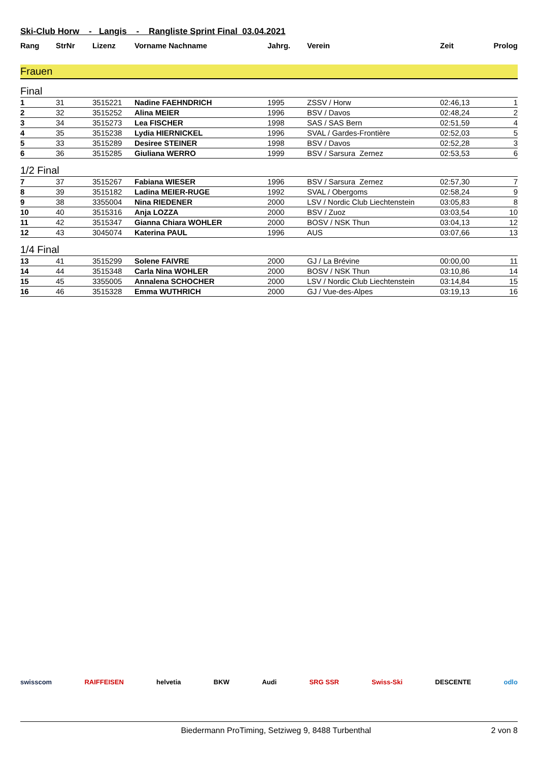Ski-Club Horw - Langis - Rangliste Sprint Final 03.04.2021
| Rang | StrNr | Lizenz | Vorname Nachname | Jahrg. | Verein | Zeit | Prolog |
| --- | --- | --- | --- | --- | --- | --- | --- |
Frauen
Final
| 1 | 31 | 3515221 | Nadine FAEHNDRICH | 1995 | ZSSV / Horw | 02:46,13 | 1 |
| 2 | 32 | 3515252 | Alina MEIER | 1996 | BSV / Davos | 02:48,24 | 2 |
| 3 | 34 | 3515273 | Lea FISCHER | 1998 | SAS / SAS Bern | 02:51,59 | 4 |
| 4 | 35 | 3515238 | Lydia HIERNICKEL | 1996 | SVAL / Gardes-Frontière | 02:52,03 | 5 |
| 5 | 33 | 3515289 | Desiree STEINER | 1998 | BSV / Davos | 02:52,28 | 3 |
| 6 | 36 | 3515285 | Giuliana WERRO | 1999 | BSV / Sarsura Zernez | 02:53,53 | 6 |
1/2 Final
| 7 | 37 | 3515267 | Fabiana WIESER | 1996 | BSV / Sarsura Zernez | 02:57,30 | 7 |
| 8 | 39 | 3515182 | Ladina MEIER-RUGE | 1992 | SVAL / Obergoms | 02:58,24 | 9 |
| 9 | 38 | 3355004 | Nina RIEDENER | 2000 | LSV / Nordic Club Liechtenstein | 03:05,83 | 8 |
| 10 | 40 | 3515316 | Anja LOZZA | 2000 | BSV / Zuoz | 03:03,54 | 10 |
| 11 | 42 | 3515347 | Gianna Chiara WOHLER | 2000 | BOSV / NSK Thun | 03:04,13 | 12 |
| 12 | 43 | 3045074 | Katerina PAUL | 1996 | AUS | 03:07,66 | 13 |
1/4 Final
| 13 | 41 | 3515299 | Solene FAIVRE | 2000 | GJ / La Brévine | 00:00,00 | 11 |
| 14 | 44 | 3515348 | Carla Nina WOHLER | 2000 | BOSV / NSK Thun | 03:10,86 | 14 |
| 15 | 45 | 3355005 | Annalena SCHOCHER | 2000 | LSV / Nordic Club Liechtenstein | 03:14,84 | 15 |
| 16 | 46 | 3515328 | Emma WUTHRICH | 2000 | GJ / Vue-des-Alpes | 03:19,13 | 16 |
swisscom RAIFFEISEN helvetia BKW Audi SRG SSR Swiss-Ski DESCENTE odlo
Biedermann ProTiming, Setziweg 9, 8488 Turbenthal 2 von 8